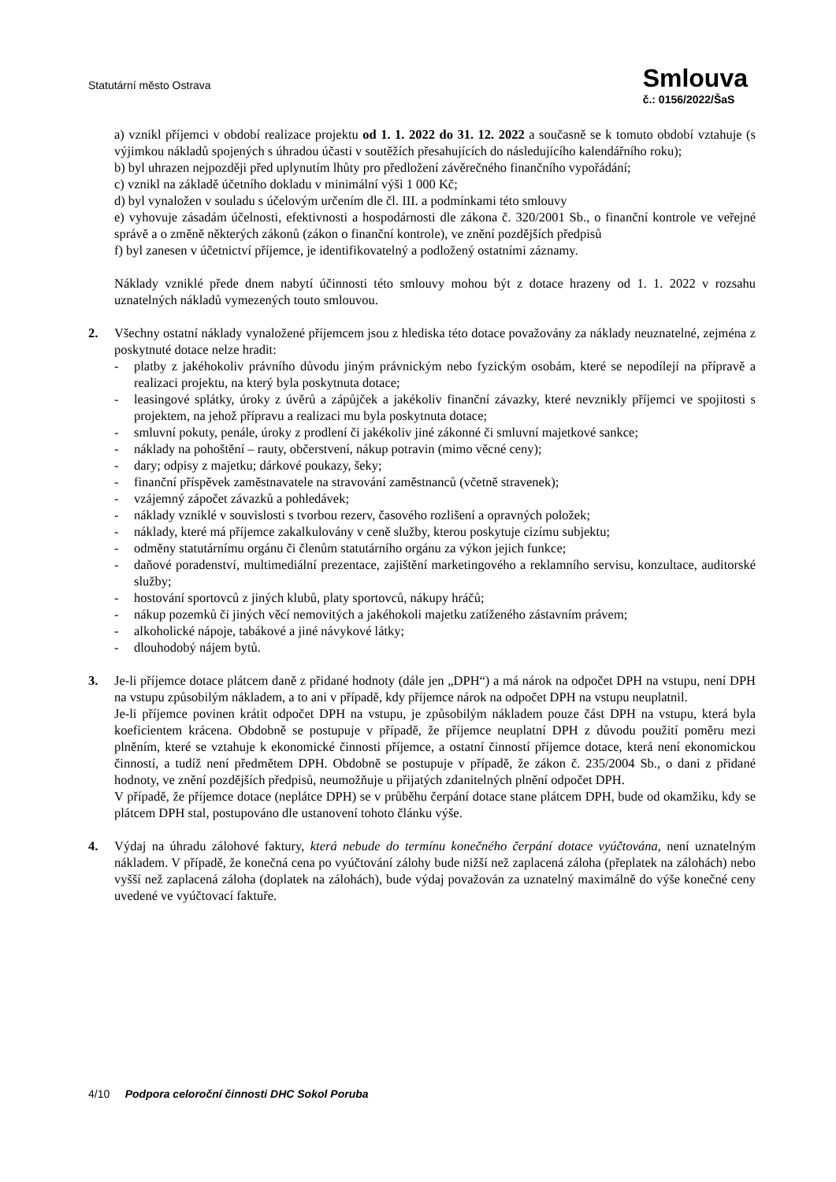Statutární město Ostrava
Smlouva
č.: 0156/2022/ŠaS
a) vznikl příjemci v období realizace projektu od 1. 1. 2022 do 31. 12. 2022 a současně se k tomuto období vztahuje (s výjimkou nákladů spojených s úhradou účasti v soutěžích přesahujících do následujícího kalendářního roku);
b) byl uhrazen nejpozději před uplynutím lhůty pro předložení závěrečného finančního vypořádání;
c) vznikl na základě účetního dokladu v minimální výši 1 000 Kč;
d) byl vynaložen v souladu s účelovým určením dle čl. III. a podmínkami této smlouvy
e) vyhovuje zásadám účelnosti, efektivnosti a hospodárnosti dle zákona č. 320/2001 Sb., o finanční kontrole ve veřejné správě a o změně některých zákonů (zákon o finanční kontrole), ve znění pozdějších předpisů
f) byl zanesen v účetnictví příjemce, je identifikovatelný a podložený ostatními záznamy.
Náklady vzniklé přede dnem nabytí účinnosti této smlouvy mohou být z dotace hrazeny od 1. 1. 2022 v rozsahu uznatelných nákladů vymezených touto smlouvou.
2. Všechny ostatní náklady vynaložené příjemcem jsou z hlediska této dotace považovány za náklady neuznatelné, zejména z poskytnuté dotace nelze hradit:
- platby z jakéhokoliv právního důvodu jiným právnickým nebo fyzickým osobám, které se nepodílejí na přípravě a realizaci projektu, na který byla poskytnuta dotace;
- leasingové splátky, úroky z úvěrů a zápůjček a jakékoliv finanční závazky, které nevznikly příjemci ve spojitosti s projektem, na jehož přípravu a realizaci mu byla poskytnuta dotace;
- smluvní pokuty, penále, úroky z prodlení či jakékoliv jiné zákonné či smluvní majetkové sankce;
- náklady na pohoštění – rauty, občerstvení, nákup potravin (mimo věcné ceny);
- dary; odpisy z majetku; dárkové poukazy, šeky;
- finanční příspěvek zaměstnavatele na stravování zaměstnanců (včetně stravenek);
- vzájemný zápočet závazků a pohledávek;
- náklady vzniklé v souvislosti s tvorbou rezerv, časového rozlišení a opravných položek;
- náklady, které má příjemce zakalkulovány v ceně služby, kterou poskytuje cizímu subjektu;
- odměny statutárnímu orgánu či členům statutárního orgánu za výkon jejich funkce;
- daňové poradenství, multimediální prezentace, zajištění marketingového a reklamního servisu, konzultace, auditorské služby;
- hostování sportovců z jiných klubů, platy sportovců, nákupy hráčů;
- nákup pozemků či jiných věcí nemovitých a jakéhokoli majetku zatíženého zástavním právem;
- alkoholické nápoje, tabákové a jiné návykové látky;
- dlouhodobý nájem bytů.
3. Je-li příjemce dotace plátcem daně z přidané hodnoty (dále jen „DPH“) a má nárok na odpočet DPH na vstupu, není DPH na vstupu způsobilým nákladem, a to ani v případě, kdy příjemce nárok na odpočet DPH na vstupu neuplatnil.
Je-li příjemce povinen krátit odpočet DPH na vstupu, je způsobilým nákladem pouze část DPH na vstupu, která byla koeficientem krácena. Obdobně se postupuje v případě, že příjemce neuplatní DPH z důvodu použití poměru mezi plněním, které se vztahuje k ekonomické činnosti příjemce, a ostatní činností příjemce dotace, která není ekonomickou činností, a tudíž není předmětem DPH. Obdobně se postupuje v případě, že zákon č. 235/2004 Sb., o dani z přidané hodnoty, ve znění pozdějších předpisů, neumožňuje u přijatých zdanitelných plnění odpočet DPH.
V případě, že příjemce dotace (neplátce DPH) se v průběhu čerpání dotace stane plátcem DPH, bude od okamžiku, kdy se plátcem DPH stal, postupováno dle ustanovení tohoto článku výše.
4. Výdaj na úhradu zálohové faktury, která nebude do termínu konečného čerpání dotace vyúčtována, není uznatelným nákladem. V případě, že konečná cena po vyúčtování zálohy bude nižší než zaplacená záloha (přeplatek na zálohách) nebo vyšší než zaplacená záloha (doplatek na zálohách), bude výdaj považován za uznatelný maximálně do výše konečné ceny uvedené ve vyúčtovací faktuře.
4/10 Podpora celoroční činnosti DHC Sokol Poruba